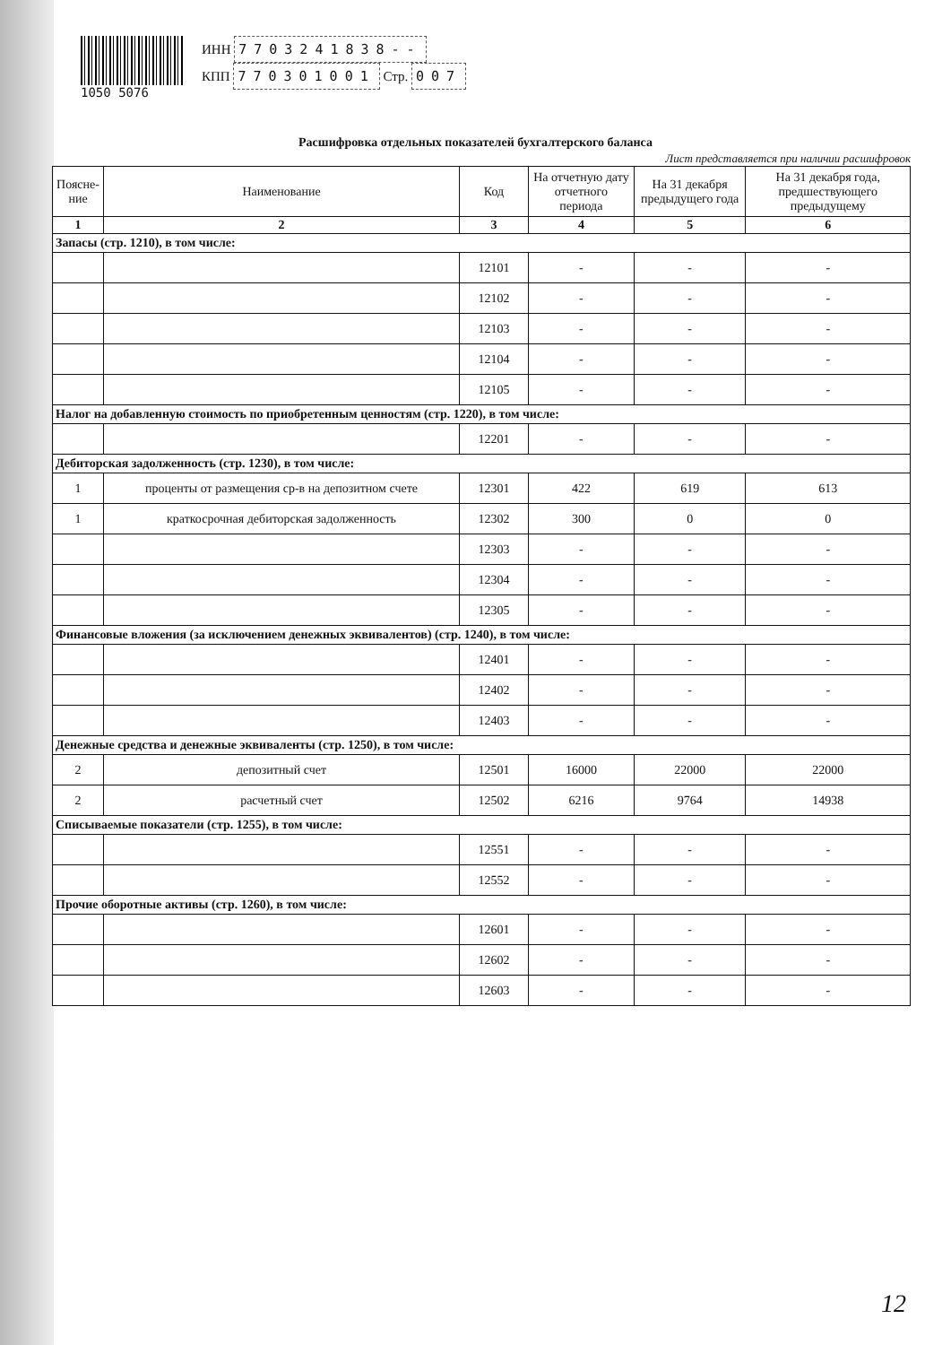1050 5076
ИНН 7703241838--
КПП 770301001 Стр. 007
Расшифровка отдельных показателей бухгалтерского баланса
Лист представляется при наличии расшифровок
| Поясне-ние | Наименование | Код | На отчетную дату отчетного периода | На 31 декабря предыдущего года | На 31 декабря года, предшествующего предыдущему |
| --- | --- | --- | --- | --- | --- |
| 1 | 2 | 3 | 4 | 5 | 6 |
| Запасы (стр. 1210), в том числе: | | | | | |
| | | 12101 | - | - | - |
| | | 12102 | - | - | - |
| | | 12103 | - | - | - |
| | | 12104 | - | - | - |
| | | 12105 | - | - | - |
| Налог на добавленную стоимость по приобретенным ценностям (стр. 1220), в том числе: | | | | | |
| | | 12201 | - | - | - |
| Дебиторская задолженность (стр. 1230), в том числе: | | | | | |
| 1 | проценты от размещения ср-в на депозитном счете | 12301 | 422 | 619 | 613 |
| 1 | краткосрочная дебиторская задолженность | 12302 | 300 | 0 | 0 |
| | | 12303 | - | - | - |
| | | 12304 | - | - | - |
| | | 12305 | - | - | - |
| Финансовые вложения (за исключением денежных эквивалентов) (стр. 1240), в том числе: | | | | | |
| | | 12401 | - | - | - |
| | | 12402 | - | - | - |
| | | 12403 | - | - | - |
| Денежные средства и денежные эквиваленты (стр. 1250), в том числе: | | | | | |
| 2 | депозитный счет | 12501 | 16000 | 22000 | 22000 |
| 2 | расчетный счет | 12502 | 6216 | 9764 | 14938 |
| Списываемые показатели (стр. 1255), в том числе: | | | | | |
| | | 12551 | - | - | - |
| | | 12552 | - | - | - |
| Прочие оборотные активы (стр. 1260), в том числе: | | | | | |
| | | 12601 | - | - | - |
| | | 12602 | - | - | - |
| | | 12603 | - | - | - |
12